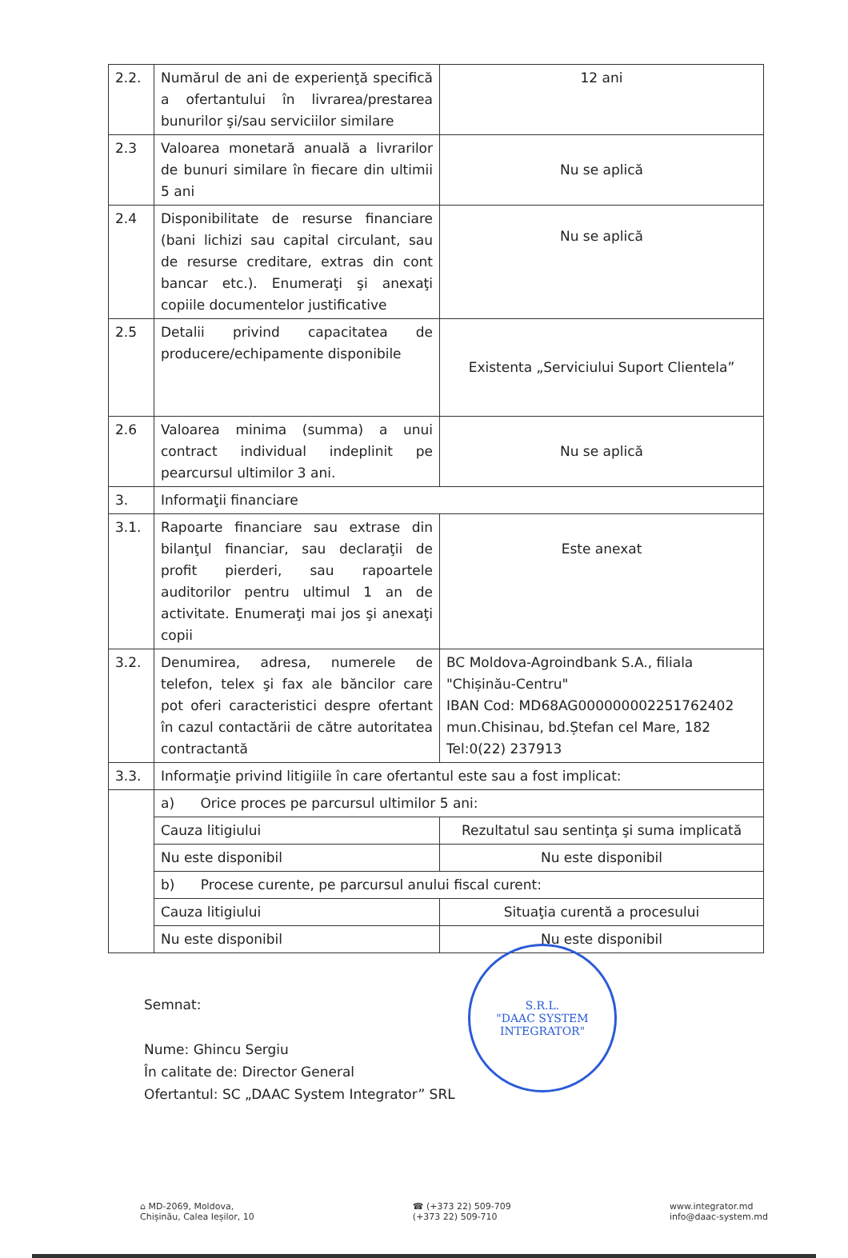| 2.2. | Numărul de ani de experienţă specifică a ofertantului în livrarea/prestarea bunurilor şi/sau serviciilor similare | 12 ani |
| 2.3 | Valoarea monetară anuală a livrarilor de bunuri similare în fiecare din ultimii 5 ani | Nu se aplică |
| 2.4 | Disponibilitate de resurse financiare (bani lichizi sau capital circulant, sau de resurse creditare, extras din cont bancar etc.). Enumeraţi şi anexaţi copiile documentelor justificative | Nu se aplică |
| 2.5 | Detalii privind capacitatea de producere/echipamente disponibile | Existenta „Serviciului Suport Clientela” |
| 2.6 | Valoarea minima (summa) a unui contract individual indeplinit pe pearcursul ultimilor 3 ani. | Nu se aplică |
| 3. | Informaţii financiare | |
| 3.1. | Rapoarte financiare sau extrase din bilanţul financiar, sau declaraţii de profit pierderi, sau rapoartele auditorilor pentru ultimul 1 an de activitate. Enumeraţi mai jos şi anexaţi copii | Este anexat |
| 3.2. | Denumirea, adresa, numerele de telefon, telex şi fax ale băncilor care pot oferi caracteristici despre ofertant în cazul contactării de către autoritatea contractantă | BC Moldova-Agroindbank S.A., filiala "Chișinău-Centru" IBAN Cod: MD68AG000000002251762402 mun.Chisinau, bd.Ștefan cel Mare, 182 Tel:0(22) 237913 |
| 3.3. | Informaţie privind litigiile în care ofertantul este sau a fost implicat: | |
| | a) Orice proces pe parcursul ultimilor 5 ani: | |
| | Cauza litigiului | Rezultatul sau sentinţa şi suma implicată |
| | Nu este disponibil | Nu este disponibil |
| | b) Procese curente, pe parcursul anului fiscal curent: | |
| | Cauza litigiului | Situaţia curentă a procesului |
| | Nu este disponibil | Nu este disponibil |
Semnat:
Nume: Ghincu Sergiu
În calitate de: Director General
Ofertantul: SC „DAAC System Integrator” SRL
S.R.L.
"DAAC SYSTEM
INTEGRATOR"
⌂ MD-2069, Moldova,
Chișinău, Calea Ieșilor, 10
☎ (+373 22) 509-709
(+373 22) 509-710
www.integrator.md
info@daac-system.md